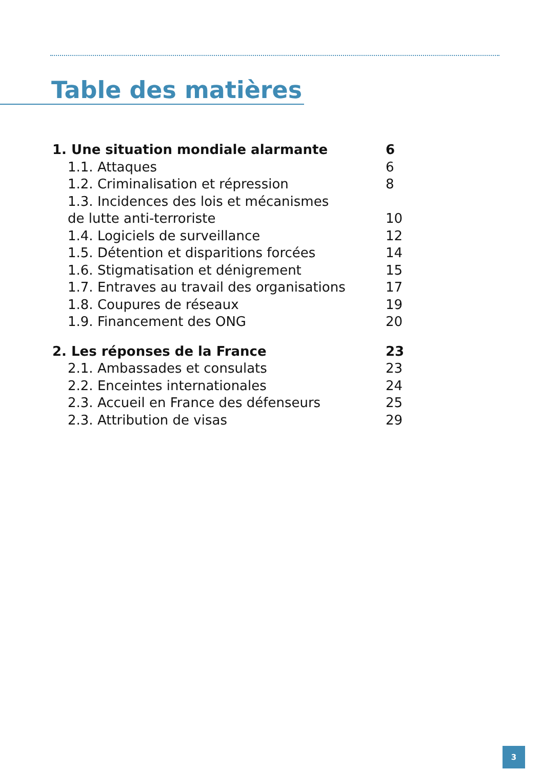Table des matières
1. Une situation mondiale alarmante 6
1.1. Attaques 6
1.2. Criminalisation et répression 8
1.3. Incidences des lois et mécanismes
de lutte anti-terroriste
10
1.4. Logiciels de surveillance 12
1.5. Détention et disparitions forcées 14
1.6. Stigmatisation et dénigrement 15
1.7. Entraves au travail des organisations 17
1.8. Coupures de réseaux 19
1.9. Financement des ONG 20
2. Les réponses de la France 23
2.1. Ambassades et consulats 23
2.2. Enceintes internationales 24
2.3. Accueil en France des défenseurs 25
2.3. Attribution de visas 29
3